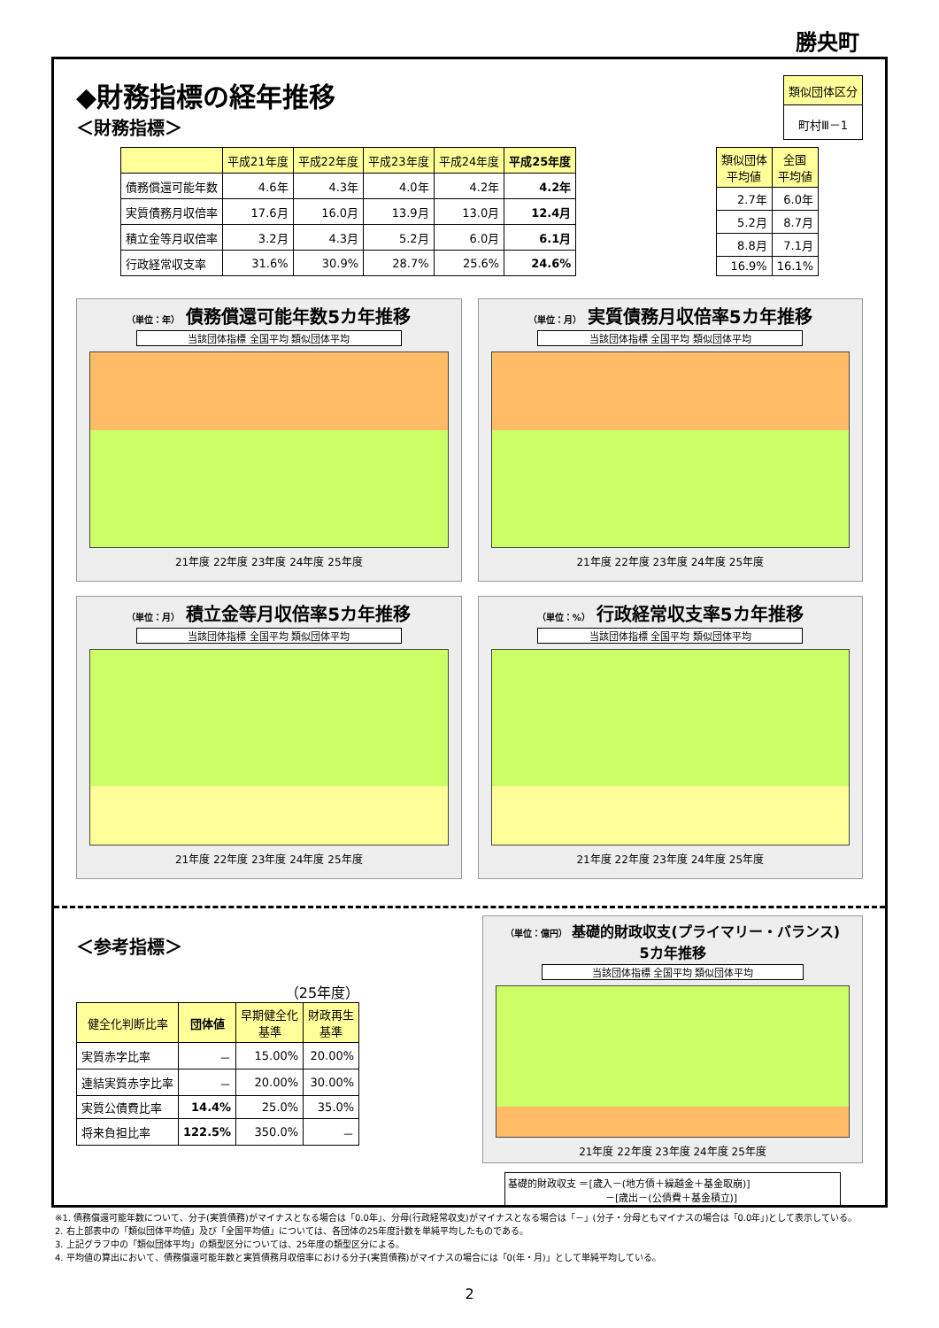勝央町
◆財務指標の経年推移
＜財務指標＞
| 類似団体区分 |
| --- |
| 町村Ⅲ－1 |
| | 平成21年度 | 平成22年度 | 平成23年度 | 平成24年度 | 平成25年度 |
| --- | --- | --- | --- | --- | --- |
| 債務償還可能年数 | 4.6年 | 4.3年 | 4.0年 | 4.2年 | 4.2年 |
| 実質債務月収倍率 | 17.6月 | 16.0月 | 13.9月 | 13.0月 | 12.4月 |
| 積立金等月収倍率 | 3.2月 | 4.3月 | 5.2月 | 6.0月 | 6.1月 |
| 行政経常収支率 | 31.6% | 30.9% | 28.7% | 25.6% | 24.6% |
| 類似団体 平均値 | 全国 平均値 |
| --- | --- |
| 2.7年 | 6.0年 |
| 5.2月 | 8.7月 |
| 8.8月 | 7.1月 |
| 16.9% | 16.1% |
（単位：年） 債務償還可能年数5カ年推移
当該団体指標 全国平均 類似団体平均
21年度 22年度 23年度 24年度 25年度
（単位：月） 実質債務月収倍率5カ年推移
当該団体指標 全国平均 類似団体平均
21年度 22年度 23年度 24年度 25年度
（単位：月） 積立金等月収倍率5カ年推移
当該団体指標 全国平均 類似団体平均
21年度 22年度 23年度 24年度 25年度
（単位：%） 行政経常収支率5カ年推移
当該団体指標 全国平均 類似団体平均
21年度 22年度 23年度 24年度 25年度
＜参考指標＞
（25年度）
| 健全化判断比率 | 団体値 | 早期健全化 基準 | 財政再生 基準 |
| --- | --- | --- | --- |
| 実質赤字比率 | － | 15.00% | 20.00% |
| 連結実質赤字比率 | － | 20.00% | 30.00% |
| 実質公債費比率 | 14.4% | 25.0% | 35.0% |
| 将来負担比率 | 122.5% | 350.0% | － |
（単位：億円） 基礎的財政収支(プライマリー・バランス)
5カ年推移
当該団体指標 全国平均 類似団体平均
21年度 22年度 23年度 24年度 25年度
基礎的財政収支 ＝[歳入－(地方債＋繰越金＋基金取崩)]
　　　　　　　　　　－[歳出－(公債費＋基金積立)]
※1. 債務償還可能年数について、分子(実質債務)がマイナスとなる場合は「0.0年」、分母(行政経常収支)がマイナスとなる場合は「－」(分子・分母ともマイナスの場合は「0.0年」)として表示している。
2. 右上部表中の「類似団体平均値」及び「全国平均値」については、各団体の25年度計数を単純平均したものである。
3. 上記グラフ中の「類似団体平均」の類型区分については、25年度の類型区分による。
4. 平均値の算出において、債務償還可能年数と実質債務月収倍率における分子(実質債務)がマイナスの場合には「0(年・月)」として単純平均している。
2